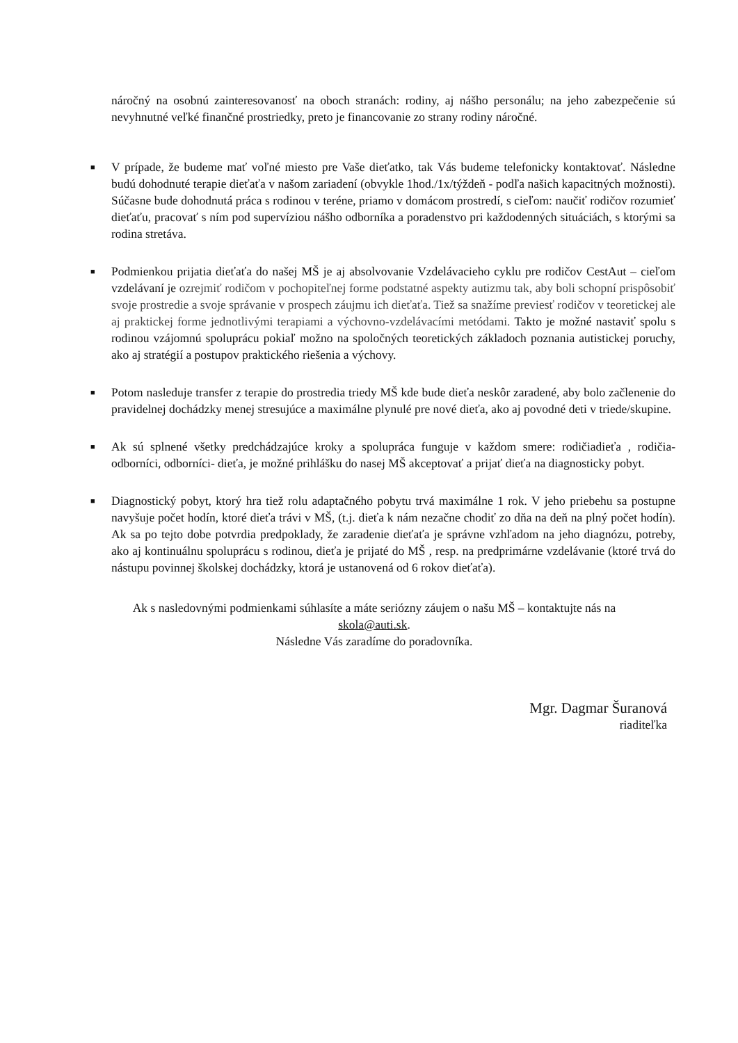náročný na osobnú zainteresovanosť na oboch stranách: rodiny, aj nášho personálu; na jeho zabezpečenie sú nevyhnutné veľké finančné prostriedky, preto je financovanie zo strany rodiny náročné.
■ V prípade, že budeme mať voľné miesto pre Vaše dieťatko, tak Vás budeme telefonicky kontaktovať. Následne budú dohodnuté terapie dieťaťa v našom zariadení (obvykle 1hod./1x/týždeň - podľa našich kapacitných možnosti). Súčasne bude dohodnutá práca s rodinou v teréne, priamo v domácom prostredí, s cieľom: naučiť rodičov rozumieť dieťaťu, pracovať s ním pod supervíziou nášho odborníka a poradenstvo pri každodenných situáciách, s ktorými sa rodina stretáva.
■ Podmienkou prijatia dieťaťa do našej MŠ je aj absolvovanie Vzdelávacieho cyklu pre rodičov CestAut – cieľom vzdelávaní je ozrejmiť rodičom v pochopiteľnej forme podstatné aspekty autizmu tak, aby boli schopní prispôsobiť svoje prostredie a svoje správanie v prospech záujmu ich dieťaťa. Tiež sa snažíme previesť rodičov v teoretickej ale aj praktickej forme jednotlivými terapiami a výchovno-vzdelávacími metódami. Takto je možné nastaviť spolu s rodinou vzájomnú spoluprácu pokiaľ možno na spoločných teoretických základoch poznania autistickej poruchy, ako aj stratégií a postupov praktického riešenia a výchovy.
■ Potom nasleduje transfer z terapie do prostredia triedy MŠ kde bude dieťa neskôr zaradené, aby bolo začlenenie do pravidelnej dochádzky menej stresujúce a maximálne plynulé pre nové dieťa, ako aj povodné deti v triede/skupine.
■ Ak sú splnené všetky predchádzajúce kroky a spolupráca funguje v každom smere: rodičiadieťa , rodičia- odborníci, odborníci- dieťa, je možné prihlášku do nasej MŠ akceptovať a prijať dieťa na diagnosticky pobyt.
■ Diagnostický pobyt, ktorý hra tiež rolu adaptačného pobytu trvá maximálne 1 rok. V jeho priebehu sa postupne navyšuje počet hodín, ktoré dieťa trávi v MŠ, (t.j. dieťa k nám nezačne chodiť zo dňa na deň na plný počet hodín). Ak sa po tejto dobe potvrdia predpoklady, že zaradenie dieťaťa je správne vzhľadom na jeho diagnózu, potreby, ako aj kontinuálnu spoluprácu s rodinou, dieťa je prijaté do MŠ , resp. na predprimárne vzdelávanie (ktoré trvá do nástupu povinnej školskej dochádzky, ktorá je ustanovená od 6 rokov dieťaťa).
Ak s nasledovnými podmienkami súhlasíte a máte seriózny záujem o našu MŠ – kontaktujte nás na
skola@auti.sk.
Následne Vás zaradíme do poradovníka.
Mgr. Dagmar Šuranová
riaditeľka